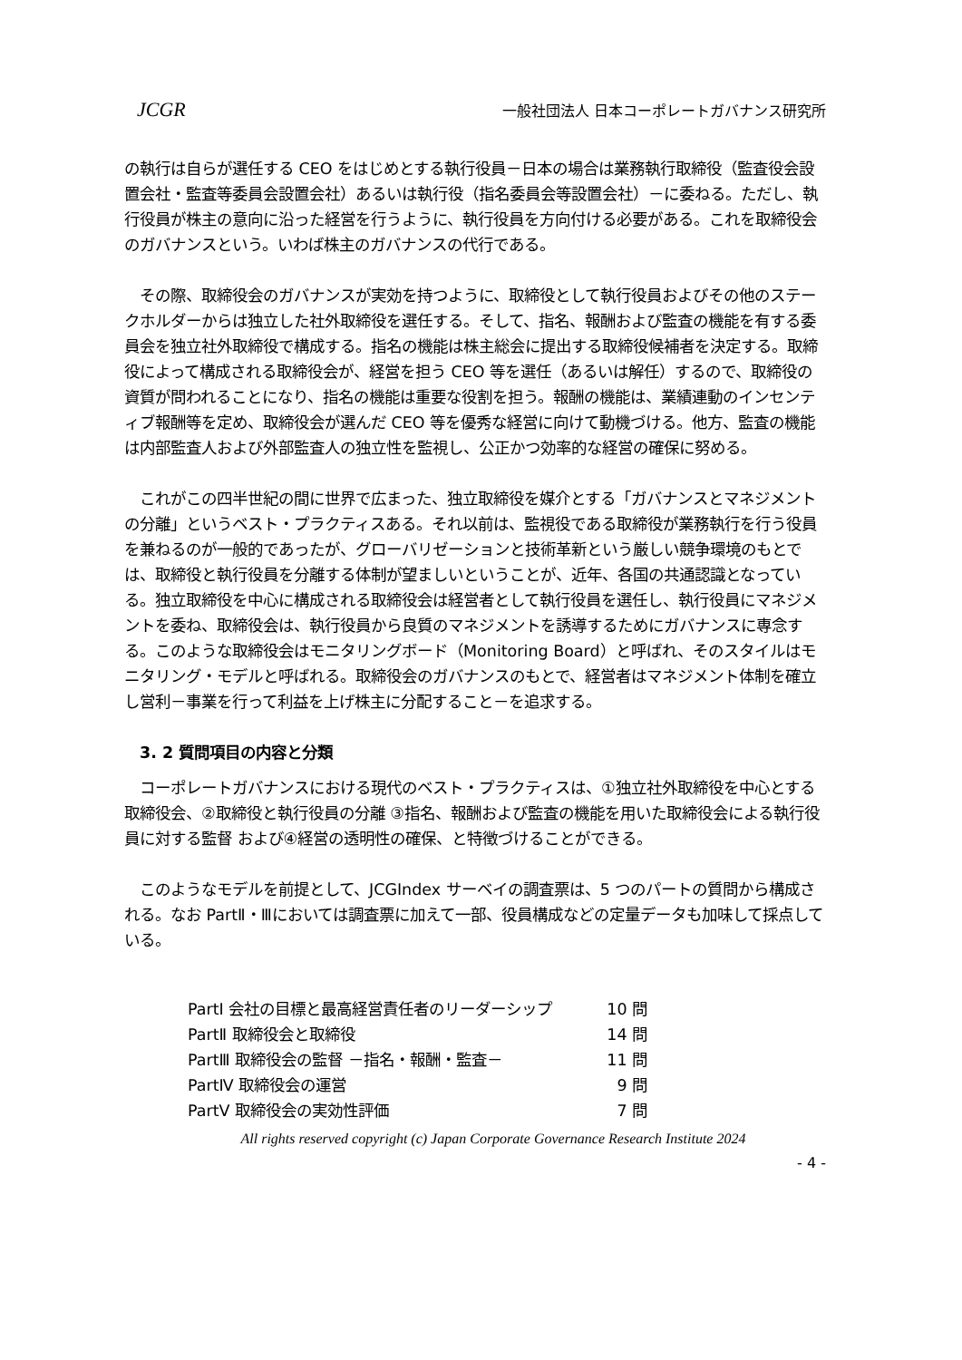JCGR 一般社団法人 日本コーポレートガバナンス研究所
の執行は自らが選任する CEO をはじめとする執行役員－日本の場合は業務執行取締役（監査役会設置会社・監査等委員会設置会社）あるいは執行役（指名委員会等設置会社）－に委ねる。ただし、執行役員が株主の意向に沿った経営を行うように、執行役員を方向付ける必要がある。これを取締役会のガバナンスという。いわば株主のガバナンスの代行である。
　その際、取締役会のガバナンスが実効を持つように、取締役として執行役員およびその他のステークホルダーからは独立した社外取締役を選任する。そして、指名、報酬および監査の機能を有する委員会を独立社外取締役で構成する。指名の機能は株主総会に提出する取締役候補者を決定する。取締役によって構成される取締役会が、経営を担う CEO 等を選任（あるいは解任）するので、取締役の資質が問われることになり、指名の機能は重要な役割を担う。報酬の機能は、業績連動のインセンティブ報酬等を定め、取締役会が選んだ CEO 等を優秀な経営に向けて動機づける。他方、監査の機能は内部監査人および外部監査人の独立性を監視し、公正かつ効率的な経営の確保に努める。
　これがこの四半世紀の間に世界で広まった、独立取締役を媒介とする「ガバナンスとマネジメントの分離」というベスト・プラクティスある。それ以前は、監視役である取締役が業務執行を行う役員を兼ねるのが一般的であったが、グローバリゼーションと技術革新という厳しい競争環境のもとでは、取締役と執行役員を分離する体制が望ましいということが、近年、各国の共通認識となっている。独立取締役を中心に構成される取締役会は経営者として執行役員を選任し、執行役員にマネジメントを委ね、取締役会は、執行役員から良質のマネジメントを誘導するためにガバナンスに専念する。このような取締役会はモニタリングボード（Monitoring Board）と呼ばれ、そのスタイルはモニタリング・モデルと呼ばれる。取締役会のガバナンスのもとで、経営者はマネジメント体制を確立し営利－事業を行って利益を上げ株主に分配すること－を追求する。
3. 2 質問項目の内容と分類
　コーポレートガバナンスにおける現代のベスト・プラクティスは、①独立社外取締役を中心とする取締役会、②取締役と執行役員の分離 ③指名、報酬および監査の機能を用いた取締役会による執行役員に対する監督 および④経営の透明性の確保、と特徴づけることができる。
　このようなモデルを前提として、JCGIndex サーベイの調査票は、5 つのパートの質問から構成される。なお PartⅡ・Ⅲにおいては調査票に加えて一部、役員構成などの定量データも加味して採点している。
| PartⅠ 会社の目標と最高経営責任者のリーダーシップ | 10 問 |
| PartⅡ 取締役会と取締役 | 14 問 |
| PartⅢ 取締役会の監督 －指名・報酬・監査－ | 11 問 |
| PartⅣ 取締役会の運営 | 9 問 |
| PartⅤ 取締役会の実効性評価 | 7 問 |
All rights reserved copyright (c) Japan Corporate Governance Research Institute 2024
- 4 -